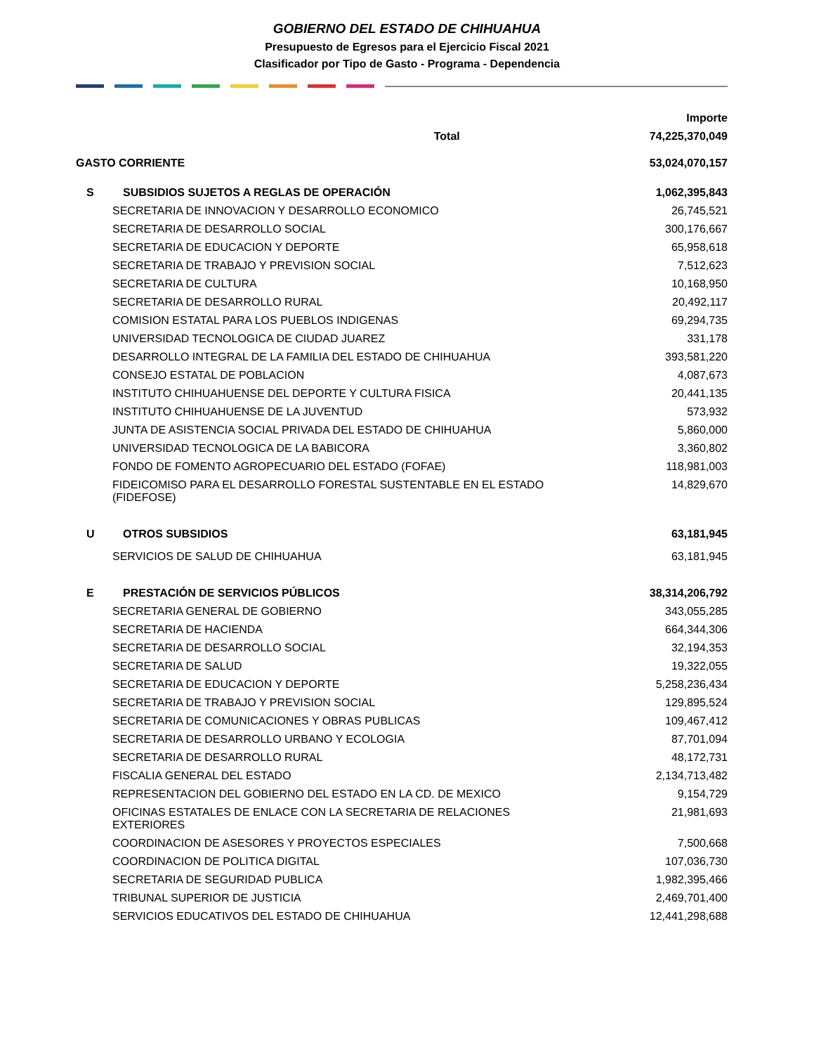GOBIERNO DEL ESTADO DE CHIHUAHUA
Presupuesto de Egresos para el Ejercicio Fiscal 2021
Clasificador por Tipo de Gasto - Programa - Dependencia
| | | Importe |
| --- | --- | --- |
| Total | | 74,225,370,049 |
| GASTO CORRIENTE | | 53,024,070,157 |
| S | SUBSIDIOS SUJETOS A REGLAS DE OPERACIÓN | 1,062,395,843 |
| SECRETARIA DE INNOVACION Y DESARROLLO ECONOMICO | | 26,745,521 |
| SECRETARIA DE DESARROLLO SOCIAL | | 300,176,667 |
| SECRETARIA DE EDUCACION Y DEPORTE | | 65,958,618 |
| SECRETARIA DE TRABAJO Y PREVISION SOCIAL | | 7,512,623 |
| SECRETARIA DE CULTURA | | 10,168,950 |
| SECRETARIA DE DESARROLLO RURAL | | 20,492,117 |
| COMISION ESTATAL PARA LOS PUEBLOS INDIGENAS | | 69,294,735 |
| UNIVERSIDAD TECNOLOGICA DE CIUDAD JUAREZ | | 331,178 |
| DESARROLLO INTEGRAL DE LA FAMILIA DEL ESTADO DE CHIHUAHUA | | 393,581,220 |
| CONSEJO ESTATAL DE POBLACION | | 4,087,673 |
| INSTITUTO CHIHUAHUENSE DEL DEPORTE Y CULTURA FISICA | | 20,441,135 |
| INSTITUTO CHIHUAHUENSE DE LA JUVENTUD | | 573,932 |
| JUNTA DE ASISTENCIA SOCIAL PRIVADA DEL ESTADO DE CHIHUAHUA | | 5,860,000 |
| UNIVERSIDAD TECNOLOGICA DE LA BABICORA | | 3,360,802 |
| FONDO DE FOMENTO AGROPECUARIO DEL ESTADO (FOFAE) | | 118,981,003 |
| FIDEICOMISO PARA EL DESARROLLO FORESTAL SUSTENTABLE EN EL ESTADO (FIDEFOSE) | | 14,829,670 |
| U | OTROS SUBSIDIOS | 63,181,945 |
| SERVICIOS DE SALUD DE CHIHUAHUA | | 63,181,945 |
| E | PRESTACIÓN DE SERVICIOS PÚBLICOS | 38,314,206,792 |
| SECRETARIA GENERAL DE GOBIERNO | | 343,055,285 |
| SECRETARIA DE HACIENDA | | 664,344,306 |
| SECRETARIA DE DESARROLLO SOCIAL | | 32,194,353 |
| SECRETARIA DE SALUD | | 19,322,055 |
| SECRETARIA DE EDUCACION Y DEPORTE | | 5,258,236,434 |
| SECRETARIA DE TRABAJO Y PREVISION SOCIAL | | 129,895,524 |
| SECRETARIA DE COMUNICACIONES Y OBRAS PUBLICAS | | 109,467,412 |
| SECRETARIA DE DESARROLLO URBANO Y ECOLOGIA | | 87,701,094 |
| SECRETARIA DE DESARROLLO RURAL | | 48,172,731 |
| FISCALIA GENERAL DEL ESTADO | | 2,134,713,482 |
| REPRESENTACION DEL GOBIERNO DEL ESTADO EN LA CD. DE MEXICO | | 9,154,729 |
| OFICINAS ESTATALES DE ENLACE CON LA SECRETARIA DE RELACIONES EXTERIORES | | 21,981,693 |
| COORDINACION DE ASESORES Y PROYECTOS ESPECIALES | | 7,500,668 |
| COORDINACION DE POLITICA DIGITAL | | 107,036,730 |
| SECRETARIA DE SEGURIDAD PUBLICA | | 1,982,395,466 |
| TRIBUNAL SUPERIOR DE JUSTICIA | | 2,469,701,400 |
| SERVICIOS EDUCATIVOS DEL ESTADO DE CHIHUAHUA | | 12,441,298,688 |